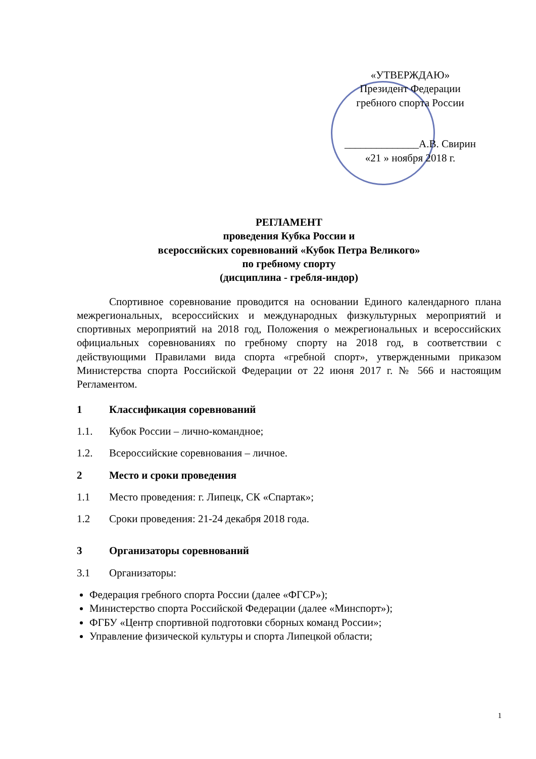«УТВЕРЖДАЮ»
Президент Федерации
гребного спорта России
______________А.В. Свирин
«21 » ноября 2018 г.
РЕГЛАМЕНТ
проведения Кубка России и
всероссийских соревнований «Кубок Петра Великого»
по гребному спорту
(дисциплина - гребля-индор)
Спортивное соревнование проводится на основании Единого календарного плана межрегиональных, всероссийских и международных физкультурных мероприятий и спортивных мероприятий на 2018 год, Положения о межрегиональных и всероссийских официальных соревнованиях по гребному спорту на 2018 год, в соответствии с действующими Правилами вида спорта «гребной спорт», утвержденными приказом Министерства спорта Российской Федерации от 22 июня 2017 г. № 566 и настоящим Регламентом.
1 Классификация соревнований
1.1. Кубок России – лично-командное;
1.2. Всероссийские соревнования – личное.
2 Место и сроки проведения
1.1 Место проведения: г. Липецк, СК «Спартак»;
1.2 Сроки проведения: 21-24 декабря 2018 года.
3 Организаторы соревнований
3.1 Организаторы:
Федерация гребного спорта России (далее «ФГСР»);
Министерство спорта Российской Федерации (далее «Минспорт»);
ФГБУ «Центр спортивной подготовки сборных команд России»;
Управление физической культуры и спорта Липецкой области;
1